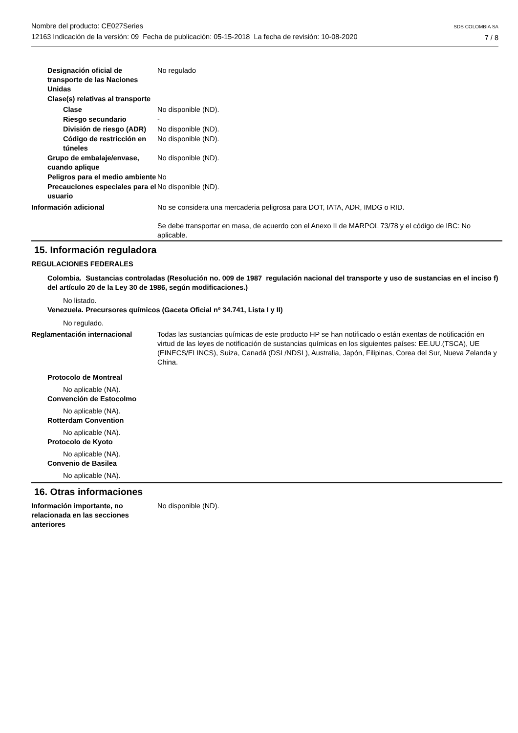Nombre del producto: CE027Series
12163 Indicación de la versión: 09 Fecha de publicación: 05-15-2018 La fecha de revisión: 10-08-2020
SDS COLOMBIA SA
7 / 8
Designación oficial de transporte de las Naciones Unidas
No regulado
Clase(s) relativas al transporte
Clase No disponible (ND).
Riesgo secundario -
División de riesgo (ADR) No disponible (ND).
Código de restricción en túneles
No disponible (ND).
Grupo de embalaje/envase, cuando aplique
No disponible (ND).
Peligros para el medio ambiente
No
Precauciones especiales para el usuario
No disponible (ND).
Información adicional No se considera una mercaderia peligrosa para DOT, IATA, ADR, IMDG o RID.
Se debe transportar en masa, de acuerdo con el Anexo II de MARPOL 73/78 y el código de IBC: No aplicable.
15. Información reguladora
REGULACIONES FEDERALES
Colombia. Sustancias controladas (Resolución no. 009 de 1987 regulación nacional del transporte y uso de sustancias en el inciso f) del artículo 20 de la Ley 30 de 1986, según modificaciones.)
No listado.
Venezuela. Precursores químicos (Gaceta Oficial nº 34.741, Lista I y II)
No regulado.
Reglamentación internacional Todas las sustancias químicas de este producto HP se han notificado o están exentas de notificación en virtud de las leyes de notificación de sustancias químicas en los siguientes países: EE.UU.(TSCA), UE (EINECS/ELINCS), Suiza, Canadá (DSL/NDSL), Australia, Japón, Filipinas, Corea del Sur, Nueva Zelanda y China.
Protocolo de Montreal
No aplicable (NA).
Convención de Estocolmo
No aplicable (NA).
Rotterdam Convention
No aplicable (NA).
Protocolo de Kyoto
No aplicable (NA).
Convenio de Basilea
No aplicable (NA).
16. Otras informaciones
Información importante, no relacionada en las secciones anteriores
No disponible (ND).